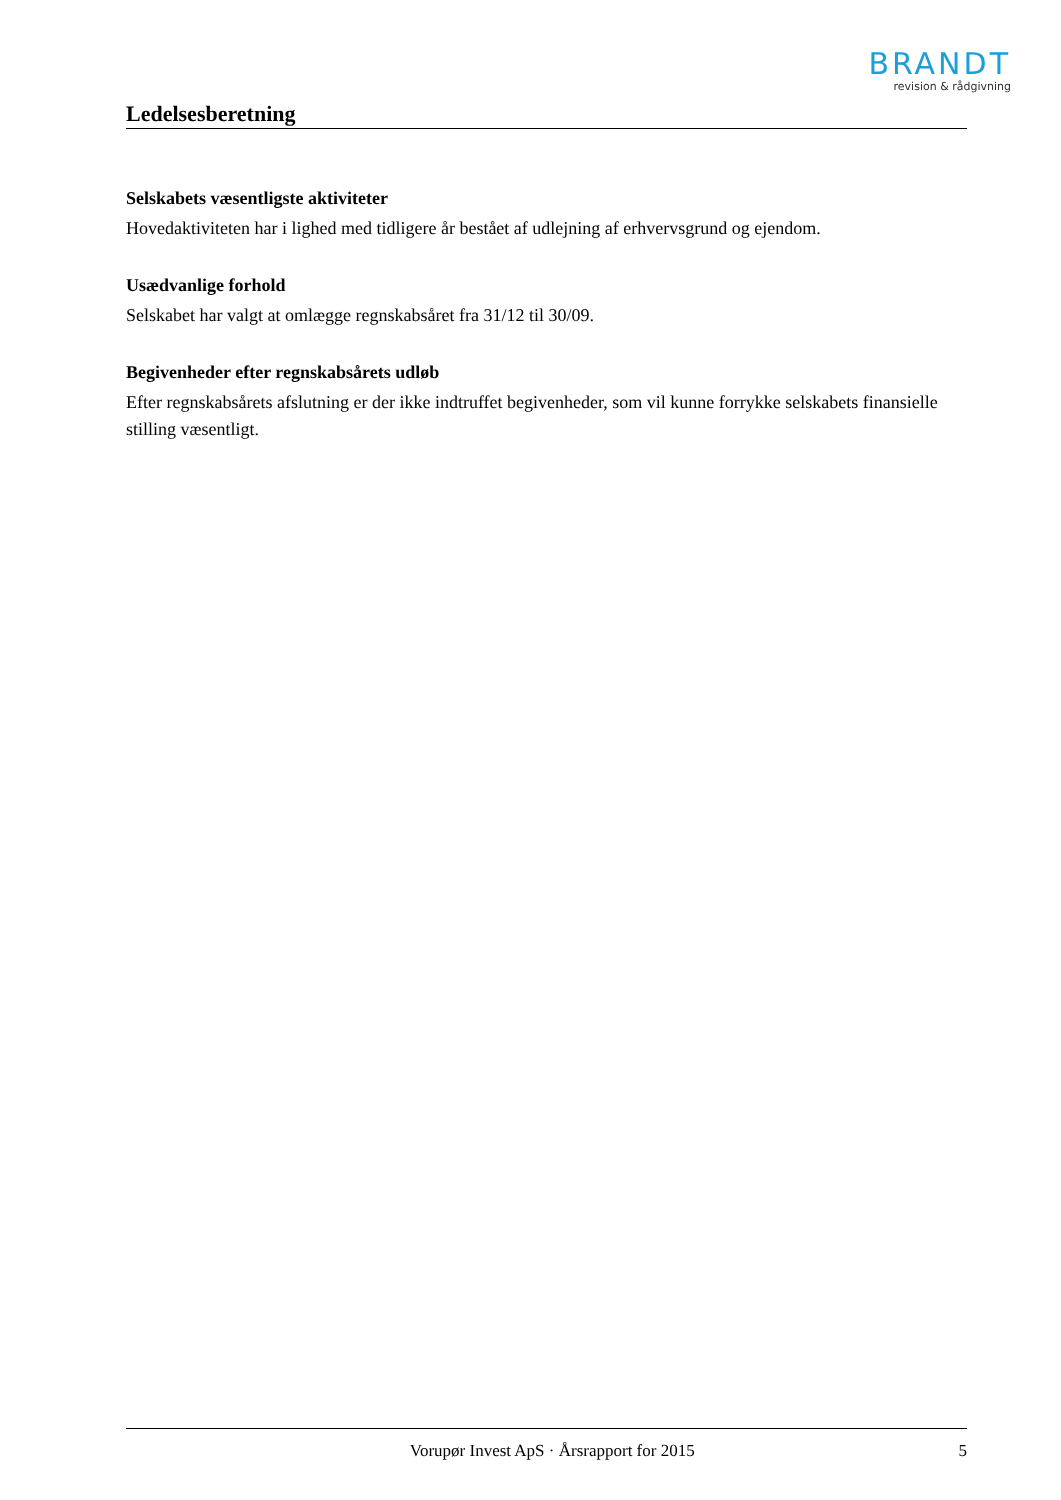BRANDT
revision & rådgivning
Ledelsesberetning
Selskabets væsentligste aktiviteter
Hovedaktiviteten har i lighed med tidligere år bestået af udlejning af erhvervsgrund og ejendom.
Usædvanlige forhold
Selskabet har valgt at omlægge regnskabsåret fra 31/12 til 30/09.
Begivenheder efter regnskabsårets udløb
Efter regnskabsårets afslutning er der ikke indtruffet begivenheder, som vil kunne forrykke selskabets finansielle stilling væsentligt.
Vorupør Invest ApS · Årsrapport for 2015 5